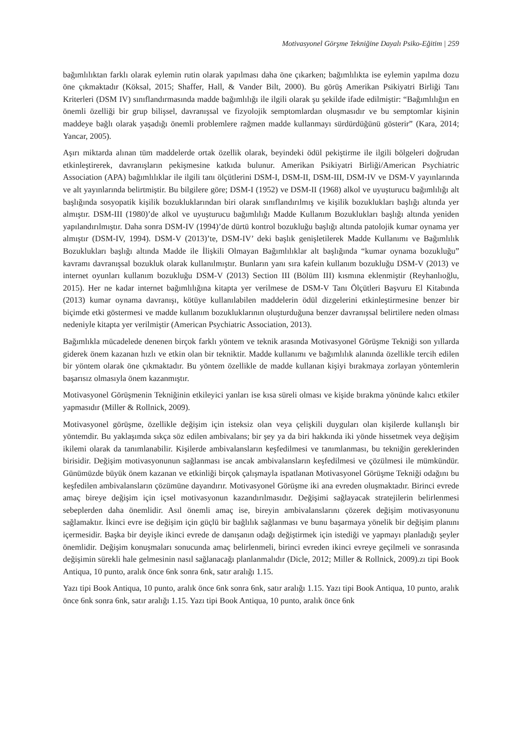Motivasyonel Görşme Tekniğine Dayalı Psiko-Eğitim | 259
bağımlılıktan farklı olarak eylemin rutin olarak yapılması daha öne çıkarken; bağımlılıkta ise eylemin yapılma dozu öne çıkmaktadır (Köksal, 2015; Shaffer, Hall, & Vander Bilt, 2000). Bu görüş Amerikan Psikiyatri Birliği Tanı Kriterleri (DSM IV) sınıflandırmasında madde bağımlılığı ile ilgili olarak şu şekilde ifade edilmiştir: “Bağımlılığın en önemli özelliği bir grup bilişsel, davranışsal ve fizyolojik semptomlardan oluşmasıdır ve bu semptomlar kişinin maddeye bağlı olarak yaşadığı önemli problemlere rağmen madde kullanmayı sürdürdüğünü gösterir” (Kara, 2014; Yancar, 2005).
Aşırı miktarda alınan tüm maddelerde ortak özellik olarak, beyindeki ödül pekiştirme ile ilgili bölgeleri doğrudan etkinleştirerek, davranışların pekişmesine katkıda bulunur. Amerikan Psikiyatri Birliği/American Psychiatric Association (APA) bağımlılıklar ile ilgili tanı ölçütlerini DSM-I, DSM-II, DSM-III, DSM-IV ve DSM-V yayınlarında ve alt yayınlarında belirtmiştir. Bu bilgilere göre; DSM-I (1952) ve DSM-II (1968) alkol ve uyuşturucu bağımlılığı alt başlığında sosyopatik kişilik bozukluklarından biri olarak sınıflandırılmış ve kişilik bozuklukları başlığı altında yer almıştır. DSM-III (1980)’de alkol ve uyuşturucu bağımlılığı Madde Kullanım Bozuklukları başlığı altında yeniden yapılandırılmıştır. Daha sonra DSM-IV (1994)’de dürtü kontrol bozukluğu başlığı altında patolojik kumar oynama yer almıştır (DSM-IV, 1994). DSM-V (2013)’te, DSM-IV’ deki başlık genişletilerek Madde Kullanımı ve Bağımlılık Bozuklukları başlığı altında Madde ile İlişkili Olmayan Bağımlılıklar alt başlığında “kumar oynama bozukluğu” kavramı davranışsal bozukluk olarak kullanılmıştır. Bunların yanı sıra kafein kullanım bozukluğu DSM-V (2013) ve internet oyunları kullanım bozukluğu DSM-V (2013) Section III (Bölüm III) kısmına eklenmiştir (Reyhanlıoğlu, 2015). Her ne kadar internet bağımlılığına kitapta yer verilmese de DSM-V Tanı Ölçütleri Başvuru El Kitabında (2013) kumar oynama davranışı, kötüye kullanılabilen maddelerin ödül dizgelerini etkinleştirmesine benzer bir biçimde etki göstermesi ve madde kullanım bozukluklarının oluşturduğuna benzer davranışsal belirtilere neden olması nedeniyle kitapta yer verilmiştir (American Psychiatric Association, 2013).
Bağımlıkla mücadelede denenen birçok farklı yöntem ve teknik arasında Motivasyonel Görüşme Tekniği son yıllarda giderek önem kazanan hızlı ve etkin olan bir tekniktir. Madde kullanımı ve bağımlılık alanında özellikle tercih edilen bir yöntem olarak öne çıkmaktadır. Bu yöntem özellikle de madde kullanan kişiyi bırakmaya zorlayan yöntemlerin başarısız olmasıyla önem kazanmıştır.
Motivasyonel Görüşmenin Tekniğinin etkileyici yanları ise kısa süreli olması ve kişide bırakma yönünde kalıcı etkiler yapmasıdır (Miller & Rollnick, 2009).
Motivasyonel görüşme, özellikle değişim için isteksiz olan veya çelişkili duyguları olan kişilerde kullanışlı bir yöntemdir. Bu yaklaşımda sıkça söz edilen ambivalans; bir şey ya da biri hakkında iki yönde hissetmek veya değişim ikilemi olarak da tanımlanabilir. Kişilerde ambivalansların keşfedilmesi ve tanımlanması, bu tekniğin gereklerinden birisidir. Değişim motivasyonunun sağlanması ise ancak ambivalansların keşfedilmesi ve çözülmesi ile mümkündür. Günümüzde büyük önem kazanan ve etkinliği birçok çalışmayla ispatlanan Motivasyonel Görüşme Tekniği odağını bu keşfedilen ambivalansların çözümüne dayandırır. Motivasyonel Görüşme iki ana evreden oluşmaktadır. Birinci evrede amaç bireye değişim için içsel motivasyonun kazandırılmasıdır. Değişimi sağlayacak stratejilerin belirlenmesi sebeplerden daha önemlidir. Asıl önemli amaç ise, bireyin ambivalanslarını çözerek değişim motivasyonunu sağlamaktır. İkinci evre ise değişim için güçlü bir bağlılık sağlanması ve bunu başarmaya yönelik bir değişim planını içermesidir. Başka bir deyişle ikinci evrede de danışanın odağı değiştirmek için istediği ve yapmayı planladığı şeyler önemlidir. Değişim konuşmaları sonucunda amaç belirlenmeli, birinci evreden ikinci evreye geçilmeli ve sonrasında değişimin sürekli hale gelmesinin nasıl sağlanacağı planlanmalıdır (Dicle, 2012; Miller & Rollnick, 2009).zı tipi Book Antiqua, 10 punto, aralık önce 6nk sonra 6nk, satır aralığı 1.15.
Yazı tipi Book Antiqua, 10 punto, aralık önce 6nk sonra 6nk, satır aralığı 1.15. Yazı tipi Book Antiqua, 10 punto, aralık önce 6nk sonra 6nk, satır aralığı 1.15. Yazı tipi Book Antiqua, 10 punto, aralık önce 6nk